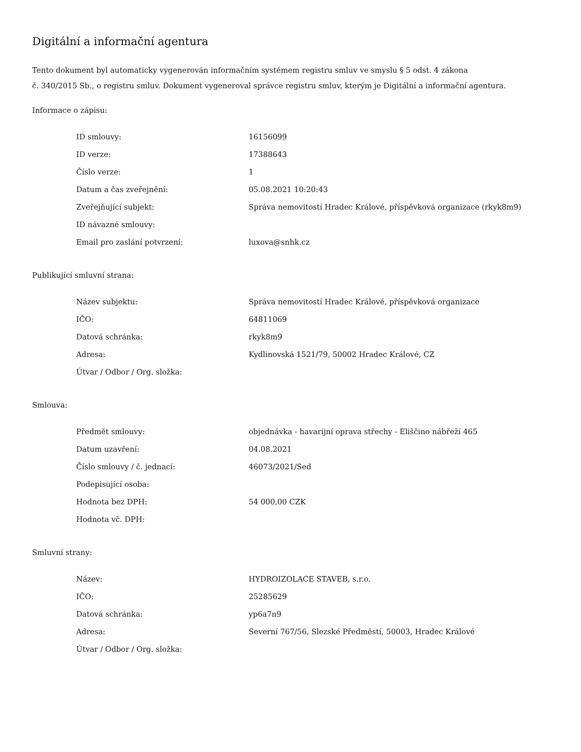Digitální a informační agentura
Tento dokument byl automaticky vygenerován informačním systémem registru smluv ve smyslu § 5 odst. 4 zákona
č. 340/2015 Sb., o registru smluv. Dokument vygeneroval správce registru smluv, kterým je Digitální a informační agentura.
Informace o zápisu:
| ID smlouvy: | 16156099 |
| ID verze: | 17388643 |
| Číslo verze: | 1 |
| Datum a čas zveřejnění: | 05.08.2021 10:20:43 |
| Zveřejňující subjekt: | Správa nemovitostí Hradec Králové, příspěvková organizace (rkyk8m9) |
| ID návazné smlouvy: | |
| Email pro zaslání potvrzení: | luxova@snhk.cz |
Publikující smluvní strana:
| Název subjektu: | Správa nemovitostí Hradec Králové, příspěvková organizace |
| IČO: | 64811069 |
| Datová schránka: | rkyk8m9 |
| Adresa: | Kydlinovská 1521/79, 50002 Hradec Králové, CZ |
| Útvar / Odbor / Org. složka: | |
Smlouva:
| Předmět smlouvy: | objednávka - havarijní oprava střechy - Eliščino nábřeží 465 |
| Datum uzavření: | 04.08.2021 |
| Číslo smlouvy / č. jednací: | 46073/2021/Sed |
| Podepisující osoba: | |
| Hodnota bez DPH: | 54 000,00 CZK |
| Hodnota vč. DPH: | |
Smluvní strany:
| Název: | HYDROIZOLACE STAVEB, s.r.o. |
| IČO: | 25285629 |
| Datová schránka: | yp6a7n9 |
| Adresa: | Severní 767/56, Slezské Předměstí, 50003, Hradec Králové |
| Útvar / Odbor / Org. složka: | |